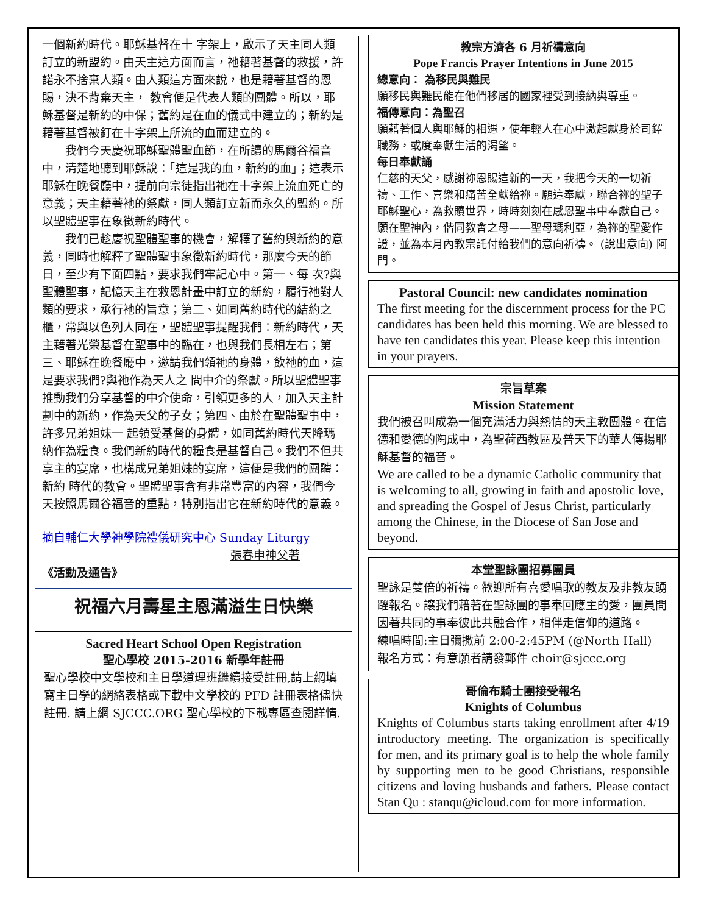一個新約時代。耶穌基督在十 字架上，啟示了天主同人類訂立的新盟約。由天主這方面而言，祂藉著基督的救援，許諾永不捨棄人類。由人類這方面來說，也是藉著基督的恩賜，決不背棄天主， 教會便是代表人類的團體。所以，耶穌基督是新約的中保；舊約是在血的儀式中建立的；新約是藉著基督被釘在十字架上所流的血而建立的。
我們今天慶祝耶穌聖體聖血節，在所讀的馬爾谷福音中，清楚地聽到耶穌說：「這是我的血，新約的血」；這表示耶穌在晚餐廳中，提前向宗徒指出祂在十字架上流血死亡的意義；天主藉著祂的祭獻，同人類訂立新而永久的盟約。所以聖體聖事在象徵新約時代。
我們已趁慶祝聖體聖事的機會，解釋了舊約與新約的意義，同時也解釋了聖體聖事象徵新約時代，那麼今天的節日，至少有下面四點，要求我們牢記心中。第一、每 次?與聖體聖事，記憶天主在救恩計畫中訂立的新約，履行祂對人類的要求，承行祂的旨意；第二、如同舊約時代的結約之櫃，常與以色列人同在，聖體聖事提醒我們：新約時代，天主藉著光榮基督在聖事中的臨在，也與我們長相左右；第三、耶穌在晚餐廳中，邀請我們領祂的身體，飲祂的血，這是要求我們?與祂作為天人之 間中介的祭獻。所以聖體聖事推動我們分享基督的中介使命，引領更多的人，加入天主計劃中的新約，作為天父的子女；第四、由於在聖體聖事中，許多兄弟姐妹一 起領受基督的身體，如同舊約時代天降瑪納作為糧食。我們新約時代的糧食是基督自己。我們不但共享主的宴席，也構成兄弟姐妹的宴席，這便是我們的團體：新約 時代的教會。聖體聖事含有非常豐富的內容，我們今天按照馬爾谷福音的重點，特別指出它在新約時代的意義。
摘自輔仁大學神學院禮儀研究中心 Sunday Liturgy
張春申神父著
《活動及通告》
祝福六月壽星主恩滿溢生日快樂
Sacred Heart School Open Registration
聖心學校 2015-2016 新學年註冊
聖心學校中文學校和主日學道理班繼續接受註冊,請上網填寫主日學的網絡表格或下載中文學校的 PFD 註冊表格儘快註冊. 請上網 SJCCC.ORG 聖心學校的下載專區查閱詳情.
教宗方濟各 6 月祈禱意向
Pope Francis Prayer Intentions in June 2015
總意向： 為移民與難民
願移民與難民能在他們移居的國家裡受到接納與尊重。
福傳意向：為聖召
願藉著個人與耶穌的相遇，使年輕人在心中激起獻身於司鐸職務，或度奉獻生活的渴望。
每日奉獻誦
仁慈的天父，感謝祢恩賜這新的一天，我把今天的一切祈禱、工作、喜樂和痛苦全獻給祢。願這奉獻，聯合祢的聖子耶穌聖心，為救贖世界，時時刻刻在感恩聖事中奉獻自己。願在聖神內，偕同教會之母——聖母瑪利亞，為祢的聖愛作證，並為本月內教宗託付給我們的意向祈禱。 (說出意向) 阿門。
Pastoral Council: new candidates nomination
The first meeting for the discernment process for the PC candidates has been held this morning. We are blessed to have ten candidates this year. Please keep this intention in your prayers.
宗旨草案
Mission Statement
我們被召叫成為一個充滿活力與熱情的天主教團體。在信德和愛德的陶成中，為聖荷西教區及普天下的華人傳揚耶穌基督的福音。
We are called to be a dynamic Catholic community that is welcoming to all, growing in faith and apostolic love, and spreading the Gospel of Jesus Christ, particularly among the Chinese, in the Diocese of San Jose and beyond.
本堂聖詠團招募團員
聖詠是雙倍的祈禱。歡迎所有喜愛唱歌的教友及非教友踴躍報名。讓我們藉著在聖詠團的事奉回應主的愛，團員間因著共同的事奉彼此共融合作，相伴走信仰的道路。
練唱時間:主日彌撒前 2:00-2:45PM (@North Hall)
報名方式：有意願者請發郵件 choir@sjccc.org
哥倫布騎士團接受報名
Knights of Columbus
Knights of Columbus starts taking enrollment after 4/19 introductory meeting. The organization is specifically for men, and its primary goal is to help the whole family by supporting men to be good Christians, responsible citizens and loving husbands and fathers. Please contact Stan Qu : stanqu@icloud.com for more information.